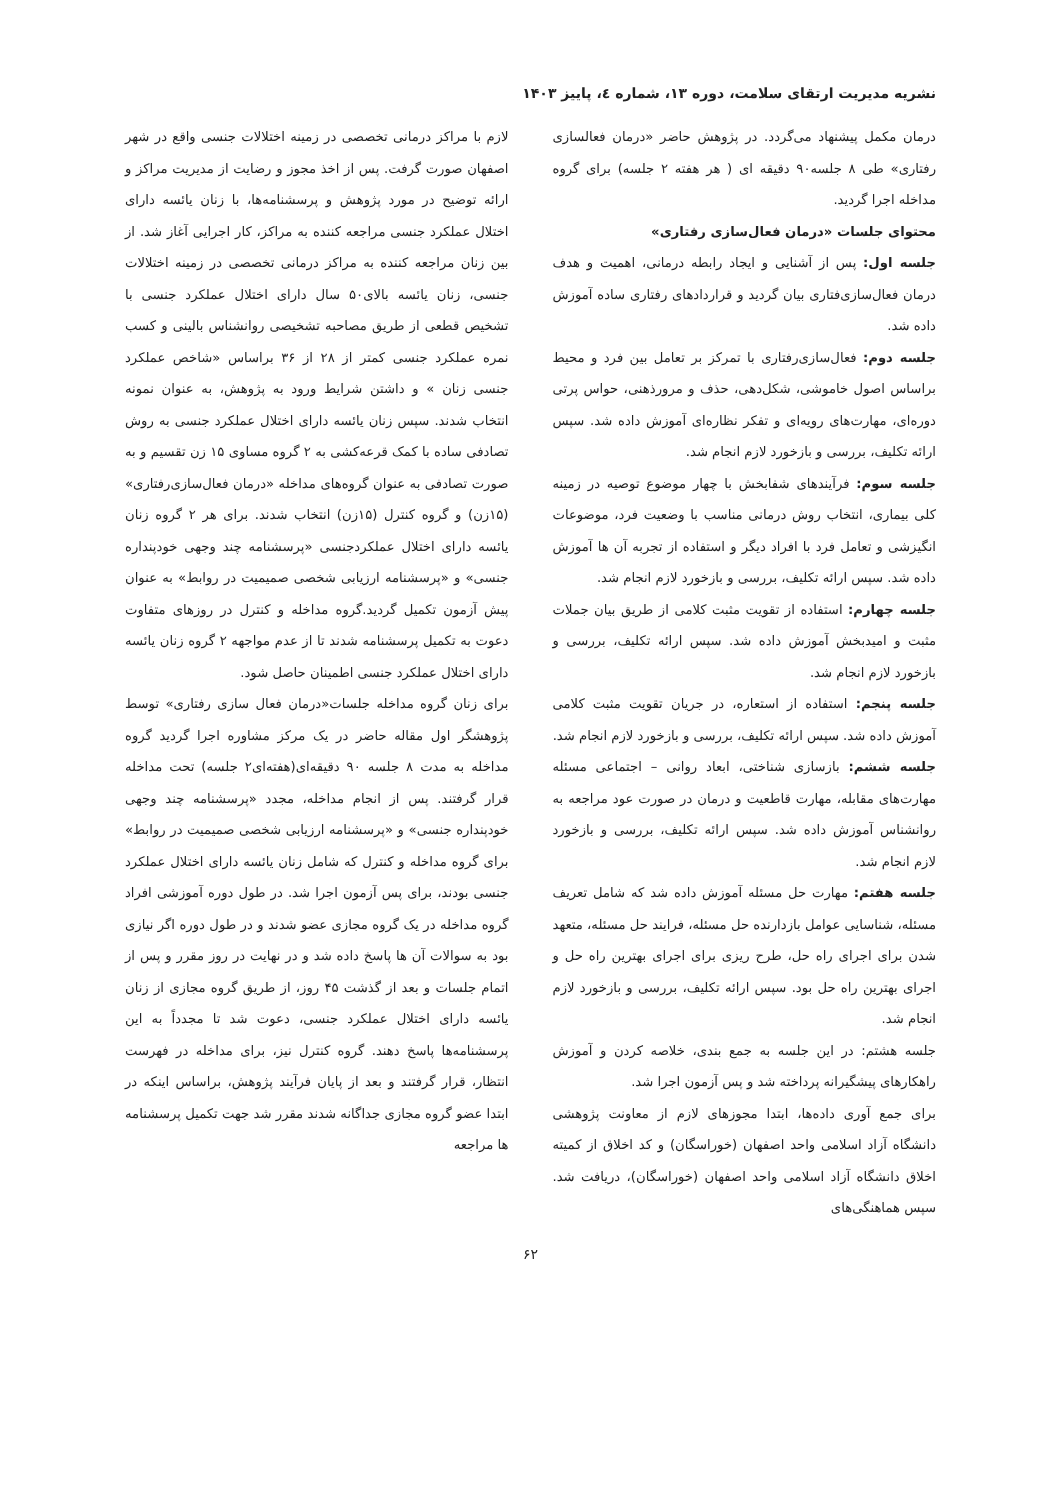نشریه مدیریت ارتقای سلامت، دوره ۱۳، شماره ٤، پاییز ۱۴۰۳
درمان مکمل پیشنهاد می‌گردد. در پژوهش حاضر «درمان فعالسازی رفتاری» طی ۸ جلسه۹۰ دقیقه ای ( هر هفته ۲ جلسه) برای گروه مداخله اجرا گردید.
محتوای جلسات «درمان فعال‌سازی رفتاری»
جلسه اول: پس از آشنایی و ایجاد رابطه درمانی، اهمیت و هدف درمان فعال‌سازی‌فتاری بیان گردید و قراردادهای رفتاری ساده آموزش داده شد.
جلسه دوم: فعال‌سازی‌رفتاری با تمرکز بر تعامل بین فرد و محیط براساس اصول خاموشی، شکل‌دهی، حذف و مرورذهنی، حواس پرتی دوره‌ای، مهارت‌های رویه‌ای و تفکر نظاره‌ای آموزش داده شد. سپس ارائه تکلیف، بررسی و بازخورد لازم انجام شد.
جلسه سوم: فرآیندهای شفابخش با چهار موضوع توصیه در زمینه کلی بیماری، انتخاب روش درمانی مناسب با وضعیت فرد، موضوعات انگیزشی و تعامل فرد با افراد دیگر و استفاده از تجربه آن ها آموزش داده شد. سپس ارائه تکلیف، بررسی و بازخورد لازم انجام شد.
جلسه چهارم: استفاده از تقویت مثبت کلامی از طریق بیان جملات مثبت و امیدبخش آموزش داده شد. سپس ارائه تکلیف، بررسی و بازخورد لازم انجام شد.
جلسه پنجم: استفاده از استعاره، در جریان تقویت مثبت کلامی آموزش داده شد. سپس ارائه تکلیف، بررسی و بازخورد لازم انجام شد.
جلسه ششم: بازسازی شناختی، ابعاد روانی – اجتماعی مسئله مهارت‌های مقابله، مهارت قاطعیت و درمان در صورت عود مراجعه به روانشناس آموزش داده شد. سپس ارائه تکلیف، بررسی و بازخورد لازم انجام شد.
جلسه هفتم: مهارت حل مسئله آموزش داده شد که شامل تعریف مسئله، شناسایی عوامل بازدارنده حل مسئله، فرایند حل مسئله، متعهد شدن برای اجرای راه حل، طرح ریزی برای اجرای بهترین راه حل و اجرای بهترین راه حل بود. سپس ارائه تکلیف، بررسی و بازخورد لازم انجام شد.
جلسه هشتم: در این جلسه به جمع بندی، خلاصه کردن و آموزش راهکارهای پیشگیرانه پرداخته شد و پس آزمون اجرا شد.
برای جمع آوری داده‌ها، ابتدا مجوزهای لازم از معاونت پژوهشی دانشگاه آزاد اسلامی واحد اصفهان (خوراسگان) و کد اخلاق از کمیته اخلاق دانشگاه آزاد اسلامی واحد اصفهان (خوراسگان)، دریافت شد. سپس هماهنگی‌های
لازم با مراکز درمانی تخصصی در زمینه اختلالات جنسی واقع در شهر اصفهان صورت گرفت. پس از اخذ مجوز و رضایت از مدیریت مراکز و ارائه توضیح در مورد پژوهش و پرسشنامه‌ها، با زنان یائسه دارای اختلال عملکرد جنسی مراجعه کننده به مراکز، کار اجرایی آغاز شد. از بین زنان مراجعه کننده به مراکز درمانی تخصصی در زمینه اختلالات جنسی، زنان یائسه بالای۵۰ سال دارای اختلال عملکرد جنسی با تشخیص قطعی از طریق مصاحبه تشخیصی روانشناس بالینی و کسب نمره عملکرد جنسی کمتر از ۲۸ از ۳۶ براساس «شاخص عملکرد جنسی زنان » و داشتن شرایط ورود به پژوهش، به عنوان نمونه انتخاب شدند. سپس زنان یائسه دارای اختلال عملکرد جنسی به روش تصادفی ساده با کمک قرعه‌کشی به ۲ گروه مساوی ۱۵ زن تقسیم و به صورت تصادفی به عنوان گروه‌های مداخله «درمان فعال‌سازی‌رفتاری» (۱۵زن) و گروه کنترل (۱۵زن) انتخاب شدند. برای هر ۲ گروه زنان یائسه دارای اختلال عملکردجنسی «پرسشنامه چند وجهی خودپنداره جنسی» و «پرسشنامه ارزیابی شخصی صمیمیت در روابط» به عنوان پیش آزمون تکمیل گردید.گروه مداخله و کنترل در روزهای متفاوت دعوت به تکمیل پرسشنامه شدند تا از عدم مواجهه ۲ گروه زنان یائسه دارای اختلال عملکرد جنسی اطمینان حاصل شود.
برای زنان گروه مداخله جلسات«درمان فعال سازی رفتاری» توسط پژوهشگر اول مقاله حاضر در یک مرکز مشاوره اجرا گردید گروه مداخله به مدت ۸ جلسه ۹۰ دقیقه‌ای(هفته‌ای۲ جلسه) تحت مداخله قرار گرفتند. پس از انجام مداخله، مجدد «پرسشنامه چند وجهی خودپنداره جنسی» و «پرسشنامه ارزیابی شخصی صمیمیت در روابط» برای گروه مداخله و کنترل که شامل زنان یائسه دارای اختلال عملکرد جنسی بودند، برای پس آزمون اجرا شد. در طول دوره آموزشی افراد گروه مداخله در یک گروه مجازی عضو شدند و در طول دوره اگر نیازی بود به سوالات آن ها پاسخ داده شد و در نهایت در روز مقرر و پس از اتمام جلسات و بعد از گذشت ۴۵ روز، از طریق گروه مجازی از زنان یائسه دارای اختلال عملکرد جنسی، دعوت شد تا مجدداً به این پرسشنامه‌ها پاسخ دهند. گروه کنترل نیز، برای مداخله در فهرست انتظار، قرار گرفتند و بعد از پایان فرآیند پژوهش، براساس اینکه در ابتدا عضو گروه مجازی جداگانه شدند مقرر شد جهت تکمیل پرسشنامه ها مراجعه
۶۲